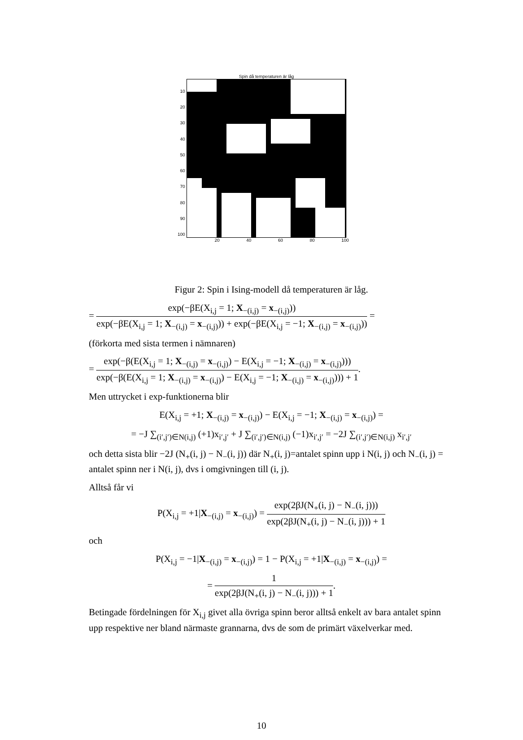Spin då temperaturen är låg
10
20
30
40
50
60
70
80
90
100
20 40 60 80 100
Figur 2: Spin i Ising-modell då temperaturen är låg.
= exp(−βE(X<sub>i,j</sub> = 1; X<sub>−(i,j)</sub> = x<sub>−(i,j)</sub>)) exp(−βE(X<sub>i,j</sub> = 1; X<sub>−(i,j)</sub> = x<sub>−(i,j)</sub>)) + exp(−βE(X<sub>i,j</sub> = −1; X<sub>−(i,j)</sub> = x<sub>−(i,j)</sub>)) =
(förkorta med sista termen i nämnaren)
= exp(−β(E(X<sub>i,j</sub> = 1; X<sub>−(i,j)</sub> = x<sub>−(i,j)</sub>) − E(X<sub>i,j</sub> = −1; X<sub>−(i,j)</sub> = x<sub>−(i,j)</sub>))) exp(−β(E(X<sub>i,j</sub> = 1; X<sub>−(i,j)</sub> = x<sub>−(i,j)</sub>) − E(X<sub>i,j</sub> = −1; X<sub>−(i,j)</sub> = x<sub>−(i,j)</sub>))) + 1.
Men uttrycket i exp-funktionerna blir
E(X<sub>i,j</sub> = +1; X<sub>−(i,j)</sub> = x<sub>−(i,j)</sub>) − E(X<sub>i,j</sub> = −1; X<sub>−(i,j)</sub> = x<sub>−(i,j)</sub>) =
= −J ∑<sub>(i′,j′)∈N(i,j)</sub> (+1)x<sub>i′,j′</sub> + J ∑<sub>(i′,j′)∈N(i,j)</sub> (−1)x<sub>i′,j′</sub> = −2J ∑<sub>(i′,j′)∈N(i,j)</sub> x<sub>i′,j′</sub>
och detta sista blir −2J (N<sub>+</sub>(i, j) − N<sub>−</sub>(i, j)) där N<sub>+</sub>(i, j)=antalet spinn upp i N(i, j) och N<sub>−</sub>(i, j) = antalet spinn ner i N(i, j), dvs i omgivningen till (i, j).
Alltså får vi
P(X<sub>i,j</sub> = +1|X<sub>−(i,j)</sub> = x<sub>−(i,j)</sub>) = exp(2βJ(N<sub>+</sub>(i, j) − N<sub>−</sub>(i, j))) exp(2βJ(N<sub>+</sub>(i, j) − N<sub>−</sub>(i, j))) + 1
och
P(X<sub>i,j</sub> = −1|X<sub>−(i,j)</sub> = x<sub>−(i,j)</sub>) = 1 − P(X<sub>i,j</sub> = +1|X<sub>−(i,j)</sub> = x<sub>−(i,j)</sub>) =
= 1 exp(2βJ(N<sub>+</sub>(i, j) − N<sub>−</sub>(i, j))) + 1.
Betingade fördelningen för X<sub>i,j</sub> givet alla övriga spinn beror alltså enkelt av bara antalet spinn upp respektive ner bland närmaste grannarna, dvs de som de primärt växelverkar med.
10